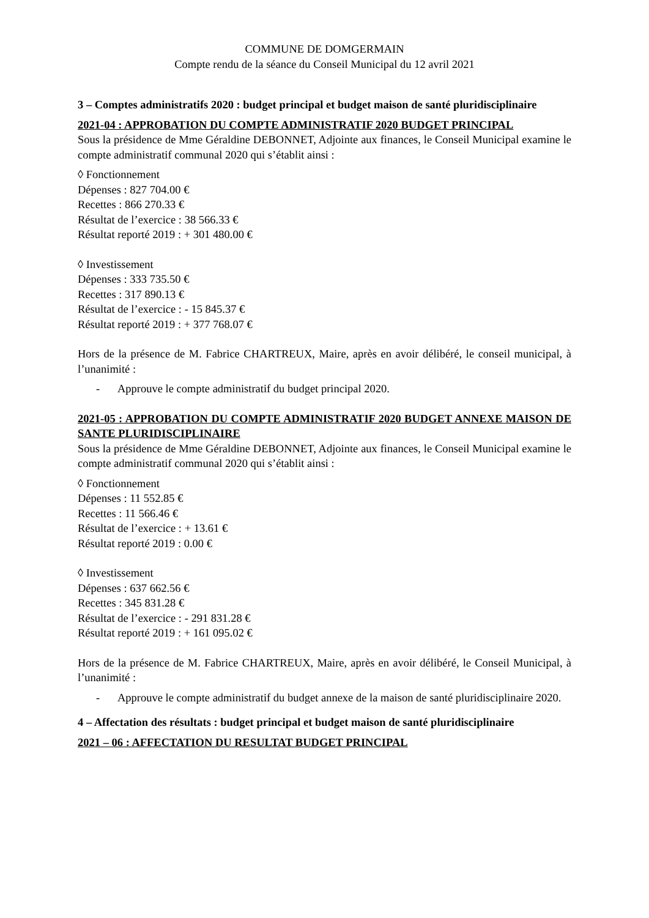COMMUNE DE DOMGERMAIN
Compte rendu de la séance du Conseil Municipal du 12 avril 2021
3 – Comptes administratifs 2020 : budget principal et budget maison de santé pluridisciplinaire
2021-04 : APPROBATION DU COMPTE ADMINISTRATIF 2020 BUDGET PRINCIPAL
Sous la présidence de Mme Géraldine DEBONNET, Adjointe aux finances, le Conseil Municipal examine le compte administratif communal 2020 qui s’établit ainsi :
◊ Fonctionnement
Dépenses : 827 704.00 €
Recettes : 866 270.33 €
Résultat de l’exercice : 38 566.33 €
Résultat reporté 2019 : + 301 480.00 €
◊ Investissement
Dépenses : 333 735.50 €
Recettes : 317 890.13 €
Résultat de l’exercice : - 15 845.37 €
Résultat reporté 2019 : + 377 768.07 €
Hors de la présence de M. Fabrice CHARTREUX, Maire, après en avoir délibéré, le conseil municipal, à l’unanimité :
- Approuve le compte administratif du budget principal 2020.
2021-05 : APPROBATION DU COMPTE ADMINISTRATIF 2020 BUDGET ANNEXE MAISON DE SANTE PLURIDISCIPLINAIRE
Sous la présidence de Mme Géraldine DEBONNET, Adjointe aux finances, le Conseil Municipal examine le compte administratif communal 2020 qui s’établit ainsi :
◊ Fonctionnement
Dépenses : 11 552.85 €
Recettes : 11 566.46 €
Résultat de l’exercice : + 13.61 €
Résultat reporté 2019 : 0.00 €
◊ Investissement
Dépenses : 637 662.56 €
Recettes : 345 831.28 €
Résultat de l’exercice : - 291 831.28 €
Résultat reporté 2019 : + 161 095.02 €
Hors de la présence de M. Fabrice CHARTREUX, Maire, après en avoir délibéré, le Conseil Municipal, à l’unanimité :
- Approuve le compte administratif du budget annexe de la maison de santé pluridisciplinaire 2020.
4 – Affectation des résultats : budget principal et budget maison de santé pluridisciplinaire
2021 – 06 : AFFECTATION DU RESULTAT BUDGET PRINCIPAL